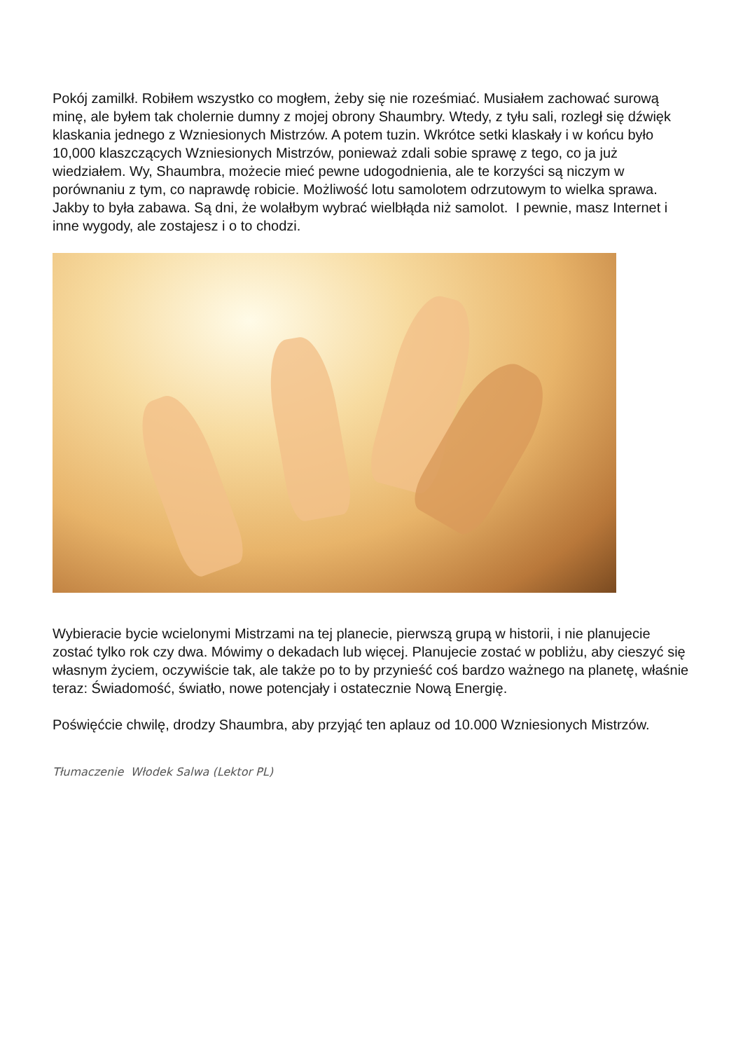Pokój zamilkł. Robiłem wszystko co mogłem, żeby się nie roześmiać. Musiałem zachować surową minę, ale byłem tak cholernie dumny z mojej obrony Shaumbry. Wtedy, z tyłu sali, rozległ się dźwięk klaskania jednego z Wzniesionych Mistrzów. A potem tuzin. Wkrótce setki klaskały i w końcu było 10,000 klaszczących Wzniesionych Mistrzów, ponieważ zdali sobie sprawę z tego, co ja już wiedziałem. Wy, Shaumbra, możecie mieć pewne udogodnienia, ale te korzyści są niczym w porównaniu z tym, co naprawdę robicie. Możliwość lotu samolotem odrzutowym to wielka sprawa. Jakby to była zabawa. Są dni, że wolałbym wybrać wielbłąda niż samolot. I pewnie, masz Internet i inne wygody, ale zostajesz i o to chodzi.
Wybieracie bycie wcielonymi Mistrzami na tej planecie, pierwszą grupą w historii, i nie planujecie zostać tylko rok czy dwa. Mówimy o dekadach lub więcej. Planujecie zostać w pobliżu, aby cieszyć się własnym życiem, oczywiście tak, ale także po to by przynieść coś bardzo ważnego na planetę, właśnie teraz: Świadomość, światło, nowe potencjały i ostatecznie Nową Energię.
Poświęćcie chwilę, drodzy Shaumbra, aby przyjąć ten aplauz od 10.000 Wzniesionych Mistrzów.
Tłumaczenie Włodek Salwa (Lektor PL)